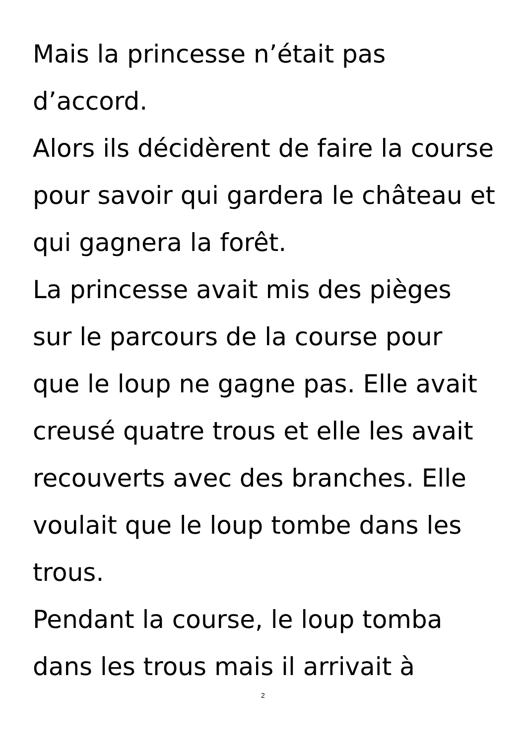Mais la princesse n’était pas d’accord.
Alors ils décidèrent de faire la course pour savoir qui gardera le château et qui gagnera la forêt.
La princesse avait mis des pièges sur le parcours de la course pour que le loup ne gagne pas. Elle avait creusé quatre trous et elle les avait recouverts avec des branches. Elle voulait que le loup tombe dans les trous.
Pendant la course, le loup tomba dans les trous mais il arrivait à
2